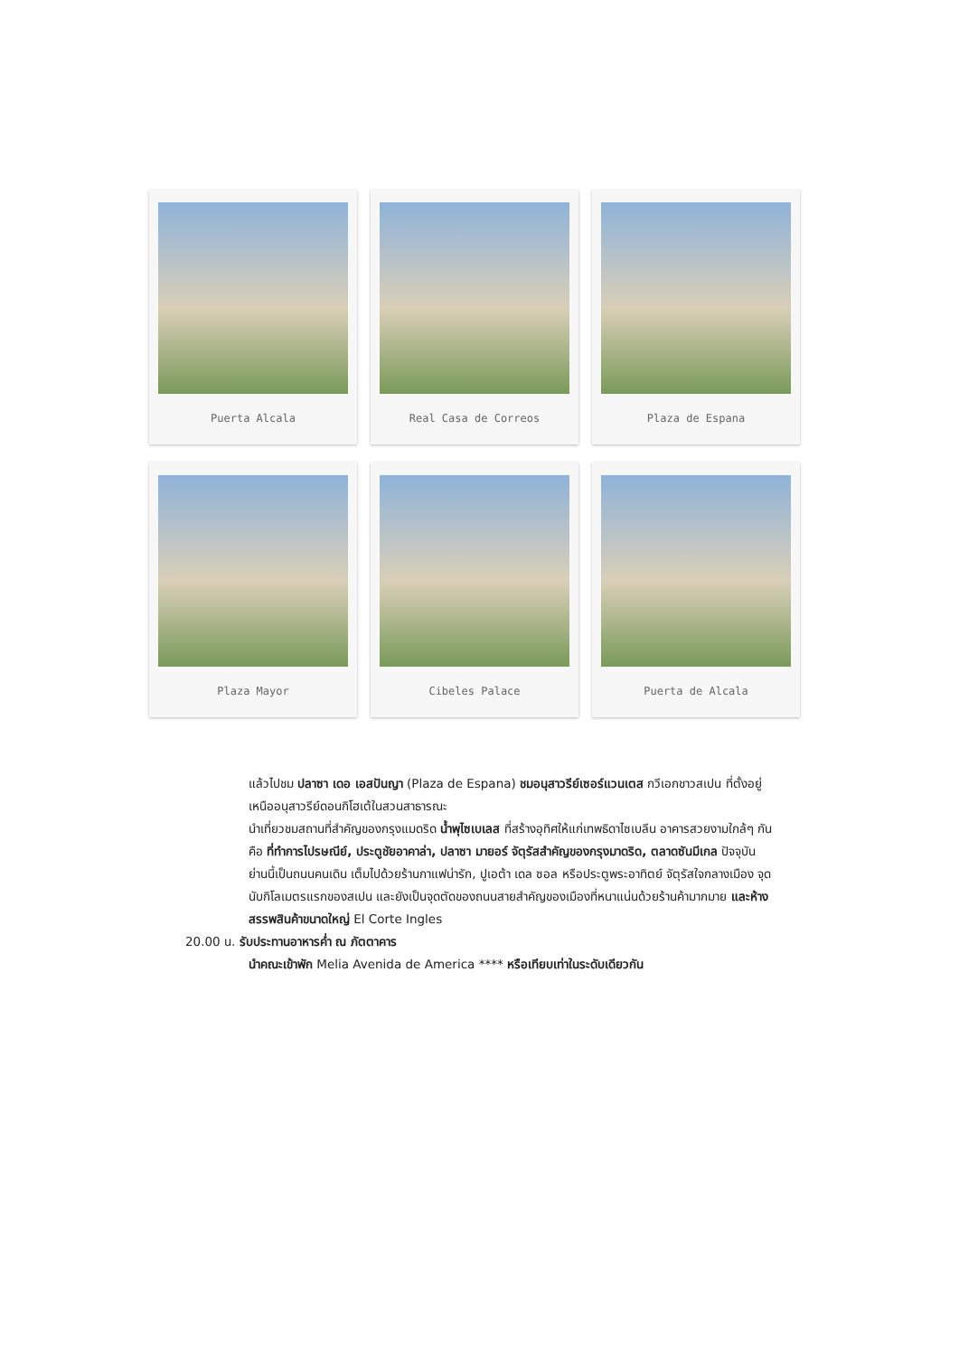Puerta Alcala
Real Casa de Correos
Plaza de Espana
Plaza Mayor
Cibeles Palace
Puerta de Alcala
แล้วไปชม ปลาซา เดอ เอสปันญา (Plaza de Espana) ชมอนุสาวรีย์เซอร์แวนเตส กวีเอกชาวสเปน ที่ตั้งอยู่เหนืออนุสาวรีย์ดอนกิโฮเต้ในสวนสาธารณะ
นำเที่ยวชมสถานที่สำคัญของกรุงแมดริด น้ำพุไซเบเลส ที่สร้างอุทิศให้แก่เทพธิดาไซเบลีน อาคารสวยงามใกล้ๆ กันคือ ที่ทำการไปรษณีย์, ประตูชัยอาคาล่า, ปลาซา มายอร์ จัตุรัสสำคัญของกรุงมาดริด, ตลาดซันมีเกล ปัจจุบันย่านนี้เป็นถนนคนเดิน เต็มไปด้วยร้านกาแฟน่ารัก, ปูเอต้า เดล ซอล หรือประตูพระอาทิตย์ จัตุรัสใจกลางเมือง จุดนับกิโลเมตรแรกของสเปน และยังเป็นจุดตัดของถนนสายสำคัญของเมืองที่หนาแน่นด้วยร้านค้ามากมาย และห้างสรรพสินค้าขนาดใหญ่ El Corte Ingles
20.00 น. รับประทานอาหารค่ำ ณ ภัตตาคาร
นำคณะเข้าพัก Melia Avenida de America **** หรือเทียบเท่าในระดับเดียวกัน